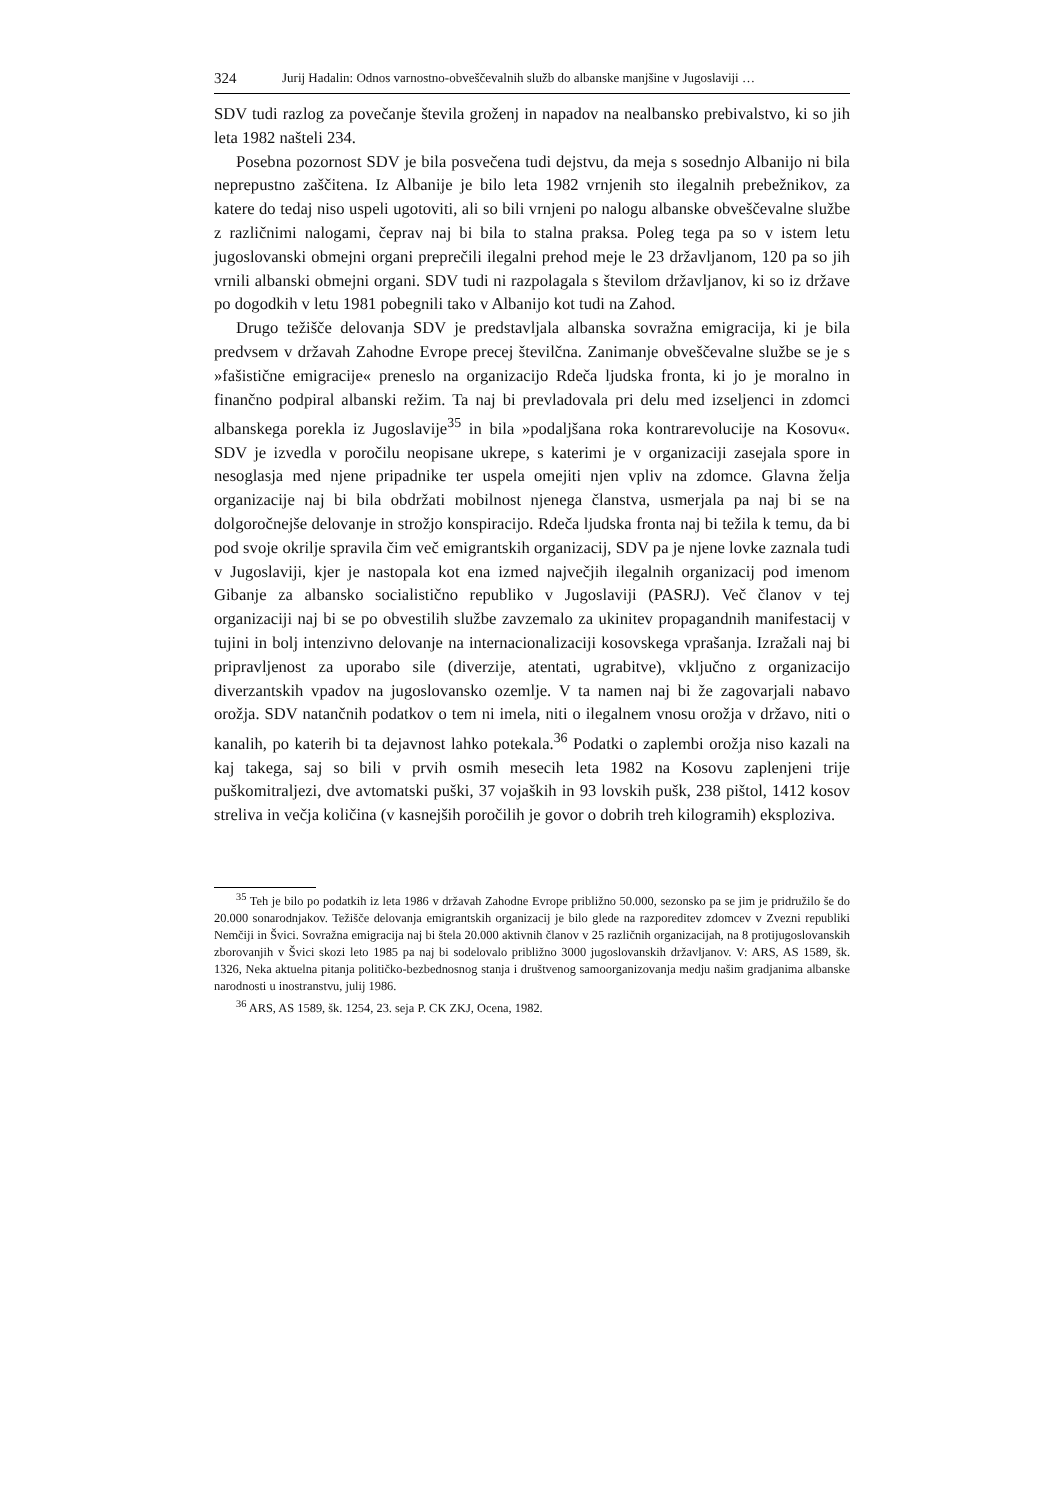324 Jurij Hadalin: Odnos varnostno-obveščevalnih služb do albanske manjšine v Jugoslaviji …
SDV tudi razlog za povečanje števila groženj in napadov na nealbansko prebivalstvo, ki so jih leta 1982 našteli 234.
Posebna pozornost SDV je bila posvečena tudi dejstvu, da meja s sosednjo Albanijo ni bila neprepustno zaščitena. Iz Albanije je bilo leta 1982 vrnjenih sto ilegalnih prebežnikov, za katere do tedaj niso uspeli ugotoviti, ali so bili vrnjeni po nalogu albanske obveščevalne službe z različnimi nalogami, čeprav naj bi bila to stalna praksa. Poleg tega pa so v istem letu jugoslovanski obmejni organi preprečili ilegalni prehod meje le 23 državljanom, 120 pa so jih vrnili albanski obmejni organi. SDV tudi ni razpolagala s številom državljanov, ki so iz države po dogodkih v letu 1981 pobegnili tako v Albanijo kot tudi na Zahod.
Drugo težišče delovanja SDV je predstavljala albanska sovražna emigracija, ki je bila predvsem v državah Zahodne Evrope precej številčna. Zanimanje obveščevalne službe se je s »fašistične emigracije« preneslo na organizacijo Rdeča ljudska fronta, ki jo je moralno in finančno podpiral albanski režim. Ta naj bi prevladovala pri delu med izseljenci in zdomci albanskega porekla iz Jugoslavije<sup>35</sup> in bila »podaljšana roka kontrarevolucije na Kosovu«. SDV je izvedla v poročilu neopisane ukrepe, s katerimi je v organizaciji zasejala spore in nesoglasja med njene pripadnike ter uspela omejiti njen vpliv na zdomce. Glavna želja organizacije naj bi bila obdržati mobilnost njenega članstva, usmerjala pa naj bi se na dolgoročnejše delovanje in strožjo konspiracijo. Rdeča ljudska fronta naj bi težila k temu, da bi pod svoje okrilje spravila čim več emigrantskih organizacij, SDV pa je njene lovke zaznala tudi v Jugoslaviji, kjer je nastopala kot ena izmed največjih ilegalnih organizacij pod imenom Gibanje za albansko socialistično republiko v Jugoslaviji (PASRJ). Več članov v tej organizaciji naj bi se po obvestilih službe zavzemalo za ukinitev propagandnih manifestacij v tujini in bolj intenzivno delovanje na internacionalizaciji kosovskega vprašanja. Izražali naj bi pripravljenost za uporabo sile (diverzije, atentati, ugrabitve), vključno z organizacijo diverzantskih vpadov na jugoslovansko ozemlje. V ta namen naj bi že zagovarjali nabavo orožja. SDV natančnih podatkov o tem ni imela, niti o ilegalnem vnosu orožja v državo, niti o kanalih, po katerih bi ta dejavnost lahko potekala.<sup>36</sup> Podatki o zaplembi orožja niso kazali na kaj takega, saj so bili v prvih osmih mesecih leta 1982 na Kosovu zaplenjeni trije puškomitraljezi, dve avtomatski puški, 37 vojaških in 93 lovskih pušk, 238 pištol, 1412 kosov streliva in večja količina (v kasnejših poročilih je govor o dobrih treh kilogramih) eksploziva.
<sup>35</sup> Teh je bilo po podatkih iz leta 1986 v državah Zahodne Evrope približno 50.000, sezonsko pa se jim je pridružilo še do 20.000 sonarodnjakov. Težišče delovanja emigrantskih organizacij je bilo glede na razporeditev zdomcev v Zvezni republiki Nemčiji in Švici. Sovražna emigracija naj bi štela 20.000 aktivnih članov v 25 različnih organizacijah, na 8 protijugoslovanskih zborovanjih v Švici skozi leto 1985 pa naj bi sodelovalo približno 3000 jugoslovanskih državljanov. V: ARS, AS 1589, šk. 1326, Neka aktuelna pitanja političko-bezbednosnog stanja i društvenog samoorganizovanja medju našim gradjanima albanske narodnosti u inostranstvu, julij 1986.
<sup>36</sup> ARS, AS 1589, šk. 1254, 23. seja P. CK ZKJ, Ocena, 1982.